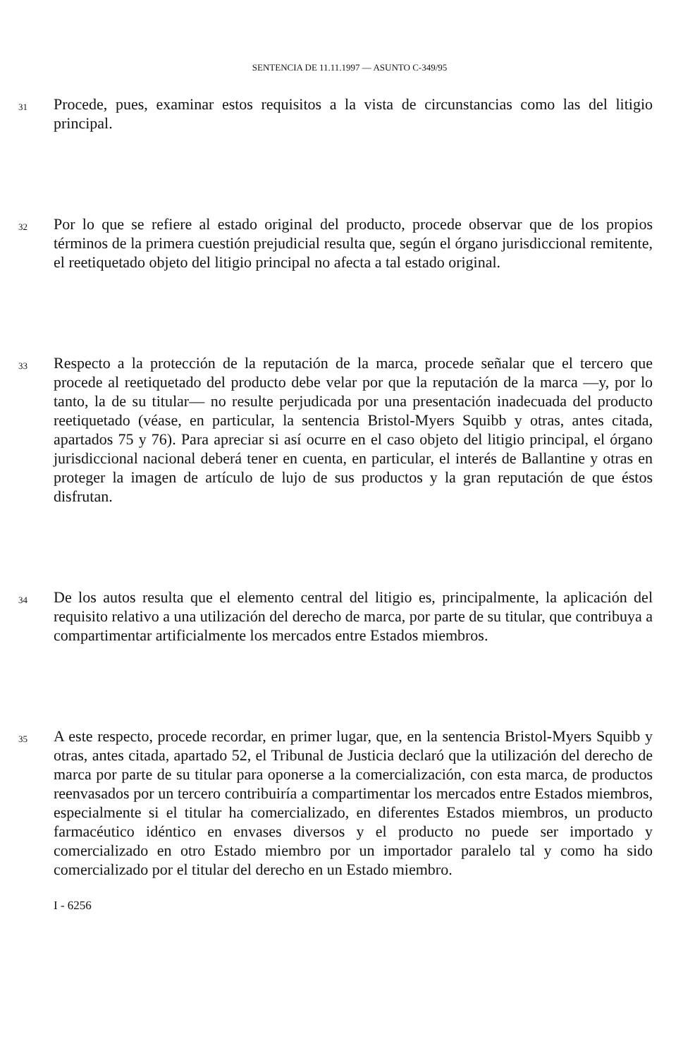SENTENCIA DE 11.11.1997 — ASUNTO C-349/95
31
Procede, pues, examinar estos requisitos a la vista de circunstancias como las del litigio principal.
32
Por lo que se refiere al estado original del producto, procede observar que de los propios términos de la primera cuestión prejudicial resulta que, según el órgano jurisdiccional remitente, el reetiquetado objeto del litigio principal no afecta a tal estado original.
33
Respecto a la protección de la reputación de la marca, procede señalar que el tercero que procede al reetiquetado del producto debe velar por que la reputación de la marca —y, por lo tanto, la de su titular— no resulte perjudicada por una presentación inadecuada del producto reetiquetado (véase, en particular, la sentencia Bristol-Myers Squibb y otras, antes citada, apartados 75 y 76). Para apreciar si así ocurre en el caso objeto del litigio principal, el órgano jurisdiccional nacional deberá tener en cuenta, en particular, el interés de Ballantine y otras en proteger la imagen de artículo de lujo de sus productos y la gran reputación de que éstos disfrutan.
34
De los autos resulta que el elemento central del litigio es, principalmente, la aplicación del requisito relativo a una utilización del derecho de marca, por parte de su titular, que contribuya a compartimentar artificialmente los mercados entre Estados miembros.
35
A este respecto, procede recordar, en primer lugar, que, en la sentencia Bristol-Myers Squibb y otras, antes citada, apartado 52, el Tribunal de Justicia declaró que la utilización del derecho de marca por parte de su titular para oponerse a la comercialización, con esta marca, de productos reenvasados por un tercero contribuiría a compartimentar los mercados entre Estados miembros, especialmente si el titular ha comercializado, en diferentes Estados miembros, un producto farmacéutico idéntico en envases diversos y el producto no puede ser importado y comercializado en otro Estado miembro por un importador paralelo tal y como ha sido comercializado por el titular del derecho en un Estado miembro.
I - 6256